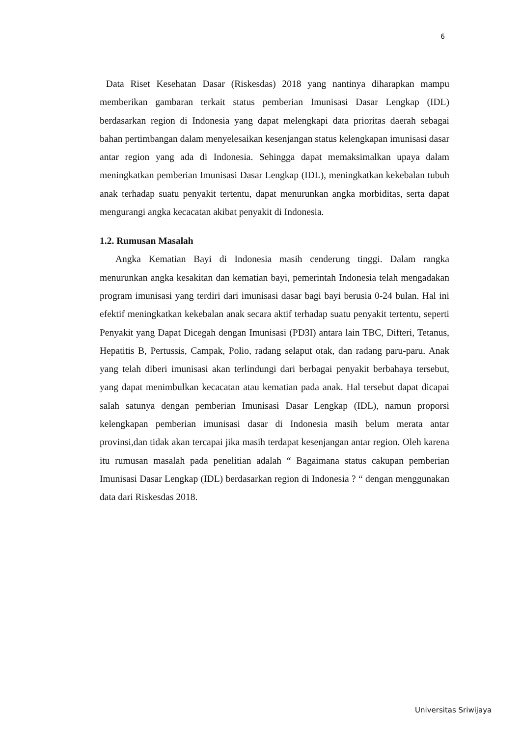6
Data Riset Kesehatan Dasar (Riskesdas) 2018 yang nantinya diharapkan mampu memberikan gambaran terkait status pemberian Imunisasi Dasar Lengkap (IDL) berdasarkan region di Indonesia yang dapat melengkapi data prioritas daerah sebagai bahan pertimbangan dalam menyelesaikan kesenjangan status kelengkapan imunisasi dasar antar region yang ada di Indonesia. Sehingga dapat memaksimalkan upaya dalam meningkatkan pemberian Imunisasi Dasar Lengkap (IDL), meningkatkan kekebalan tubuh anak terhadap suatu penyakit tertentu, dapat menurunkan angka morbiditas, serta dapat mengurangi angka kecacatan akibat penyakit di Indonesia.
1.2. Rumusan Masalah
Angka Kematian Bayi di Indonesia masih cenderung tinggi. Dalam rangka menurunkan angka kesakitan dan kematian bayi, pemerintah Indonesia telah mengadakan program imunisasi yang terdiri dari imunisasi dasar bagi bayi berusia 0-24 bulan. Hal ini efektif meningkatkan kekebalan anak secara aktif terhadap suatu penyakit tertentu, seperti Penyakit yang Dapat Dicegah dengan Imunisasi (PD3I) antara lain TBC, Difteri, Tetanus, Hepatitis B, Pertussis, Campak, Polio, radang selaput otak, dan radang paru-paru. Anak yang telah diberi imunisasi akan terlindungi dari berbagai penyakit berbahaya tersebut, yang dapat menimbulkan kecacatan atau kematian pada anak. Hal tersebut dapat dicapai salah satunya dengan pemberian Imunisasi Dasar Lengkap (IDL), namun proporsi kelengkapan pemberian imunisasi dasar di Indonesia masih belum merata antar provinsi,dan tidak akan tercapai jika masih terdapat kesenjangan antar region. Oleh karena itu rumusan masalah pada penelitian adalah “ Bagaimana status cakupan pemberian Imunisasi Dasar Lengkap (IDL) berdasarkan region di Indonesia ? “ dengan menggunakan data dari Riskesdas 2018.
Universitas Sriwijaya